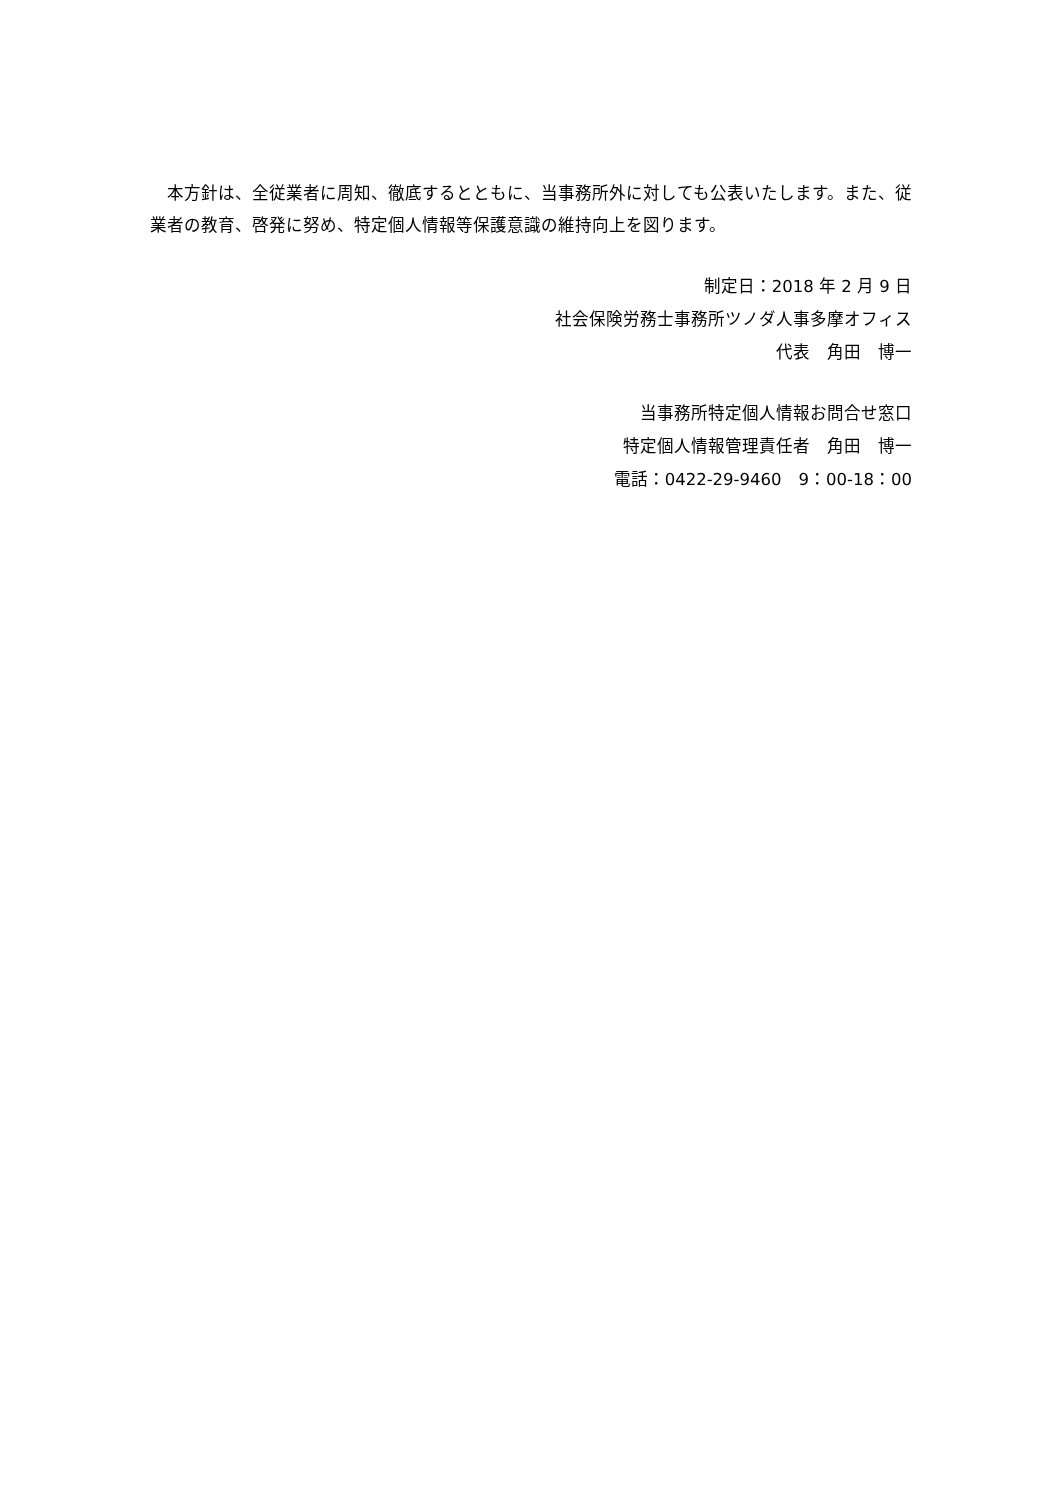本方針は、全従業者に周知、徹底するとともに、当事務所外に対しても公表いたします。また、従業者の教育、啓発に努め、特定個人情報等保護意識の維持向上を図ります。
制定日：2018 年 2 月 9 日
社会保険労務士事務所ツノダ人事多摩オフィス
代表　角田　博一
当事務所特定個人情報お問合せ窓口
特定個人情報管理責任者　角田　博一
電話：0422-29-9460　9：00-18：00